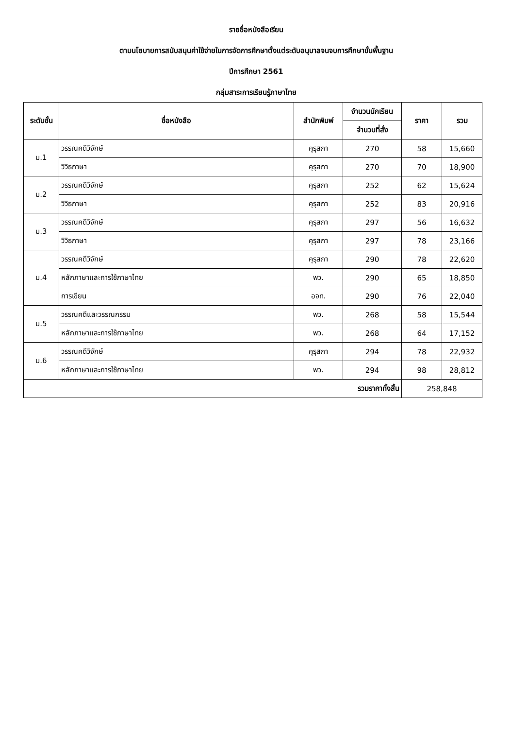รายชื่อหนังสือเรียน
ตามนโยบายการสนับสนุนค่าใช้จ่ายในการจัดการศึกษาตั้งแต่ระดับอนุบาลจนจบการศึกษาขั้นพื้นฐาน
ปีการศึกษา 2561
กลุ่มสาระการเรียนรู้ภาษาไทย
| ระดับชั้น | ชื่อหนังสือ | สำนักพิมพ์ | จำนวนนักเรียน | ราคา | รวม |
| --- | --- | --- | --- | --- | --- |
| | | | จำนวนที่สั่ง | | |
| ม.1 | วรรณคดีวิจักษ์ | คุรุสภา | 270 | 58 | 15,660 |
| | วิวิธภาษา | คุรุสภา | 270 | 70 | 18,900 |
| ม.2 | วรรณคดีวิจักษ์ | คุรุสภา | 252 | 62 | 15,624 |
| | วิวิธภาษา | คุรุสภา | 252 | 83 | 20,916 |
| ม.3 | วรรณคดีวิจักษ์ | คุรุสภา | 297 | 56 | 16,632 |
| | วิวิธภาษา | คุรุสภา | 297 | 78 | 23,166 |
| ม.4 | วรรณคดีวิจักษ์ | คุรุสภา | 290 | 78 | 22,620 |
| | หลักภาษาและการใช้ภาษาไทย | พว. | 290 | 65 | 18,850 |
| | การเขียน | อจท. | 290 | 76 | 22,040 |
| ม.5 | วรรณคดีและวรรณกรรม | พว. | 268 | 58 | 15,544 |
| | หลักภาษาและการใช้ภาษาไทย | พว. | 268 | 64 | 17,152 |
| ม.6 | วรรณคดีวิจักษ์ | คุรุสภา | 294 | 78 | 22,932 |
| | หลักภาษาและการใช้ภาษาไทย | พว. | 294 | 98 | 28,812 |
| รวมราคาทั้งสิ้น | | | | 258,848 | |